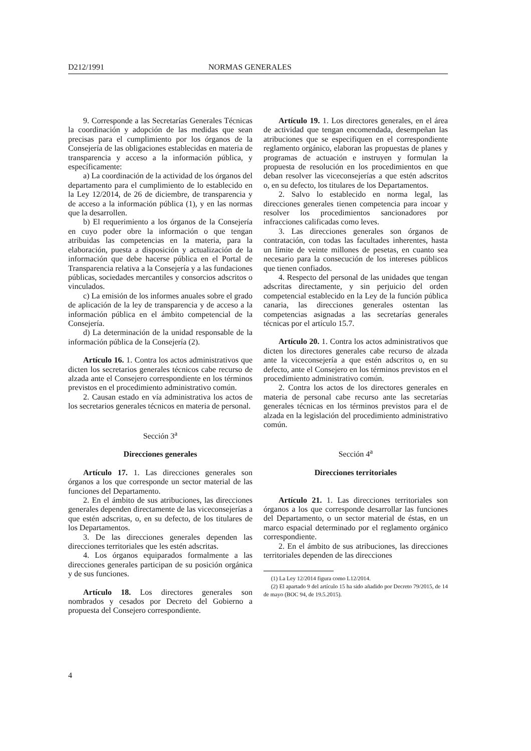D212/1991 NORMAS GENERALES
9. Corresponde a las Secretarías Generales Técnicas la coordinación y adopción de las medidas que sean precisas para el cumplimiento por los órganos de la Consejería de las obligaciones establecidas en materia de transparencia y acceso a la información pública, y específicamente:
a) La coordinación de la actividad de los órganos del departamento para el cumplimiento de lo establecido en la Ley 12/2014, de 26 de diciembre, de transparencia y de acceso a la información pública (1), y en las normas que la desarrollen.
b) El requerimiento a los órganos de la Consejería en cuyo poder obre la información o que tengan atribuidas las competencias en la materia, para la elaboración, puesta a disposición y actualización de la información que debe hacerse pública en el Portal de Transparencia relativa a la Consejería y a las fundaciones públicas, sociedades mercantiles y consorcios adscritos o vinculados.
c) La emisión de los informes anuales sobre el grado de aplicación de la ley de transparencia y de acceso a la información pública en el ámbito competencial de la Consejería.
d) La determinación de la unidad responsable de la información pública de la Consejería (2).
Artículo 16. 1. Contra los actos administrativos que dicten los secretarios generales técnicos cabe recurso de alzada ante el Consejero correspondiente en los términos previstos en el procedimiento administrativo común.
2. Causan estado en vía administrativa los actos de los secretarios generales técnicos en materia de personal.
Sección 3<sup>a</sup>
Direcciones generales
Artículo 17. 1. Las direcciones generales son órganos a los que corresponde un sector material de las funciones del Departamento.
2. En el ámbito de sus atribuciones, las direcciones generales dependen directamente de las viceconsejerías a que estén adscritas, o, en su defecto, de los titulares de los Departamentos.
3. De las direcciones generales dependen las direcciones territoriales que les estén adscritas.
4. Los órganos equiparados formalmente a las direcciones generales participan de su posición orgánica y de sus funciones.
Artículo 18. Los directores generales son nombrados y cesados por Decreto del Gobierno a propuesta del Consejero correspondiente.
Artículo 19. 1. Los directores generales, en el área de actividad que tengan encomendada, desempeñan las atribuciones que se especifiquen en el correspondiente reglamento orgánico, elaboran las propuestas de planes y programas de actuación e instruyen y formulan la propuesta de resolución en los procedimientos en que deban resolver las viceconsejerías a que estén adscritos o, en su defecto, los titulares de los Departamentos.
2. Salvo lo establecido en norma legal, las direcciones generales tienen competencia para incoar y resolver los procedimientos sancionadores por infracciones calificadas como leves.
3. Las direcciones generales son órganos de contratación, con todas las facultades inherentes, hasta un límite de veinte millones de pesetas, en cuanto sea necesario para la consecución de los intereses públicos que tienen confiados.
4. Respecto del personal de las unidades que tengan adscritas directamente, y sin perjuicio del orden competencial establecido en la Ley de la función pública canaria, las direcciones generales ostentan las competencias asignadas a las secretarías generales técnicas por el artículo 15.7.
Artículo 20. 1. Contra los actos administrativos que dicten los directores generales cabe recurso de alzada ante la viceconsejería a que estén adscritos o, en su defecto, ante el Consejero en los términos previstos en el procedimiento administrativo común.
2. Contra los actos de los directores generales en materia de personal cabe recurso ante las secretarías generales técnicas en los términos previstos para el de alzada en la legislación del procedimiento administrativo común.
Sección 4<sup>a</sup>
Direcciones territoriales
Artículo 21. 1. Las direcciones territoriales son órganos a los que corresponde desarrollar las funciones del Departamento, o un sector material de éstas, en un marco espacial determinado por el reglamento orgánico correspondiente.
2. En el ámbito de sus atribuciones, las direcciones territoriales dependen de las direcciones
(1) La Ley 12/2014 figura como L12/2014.
(2) El apartado 9 del artículo 15 ha sido añadido por Decreto 79/2015, de 14 de mayo (BOC 94, de 19.5.2015).
4